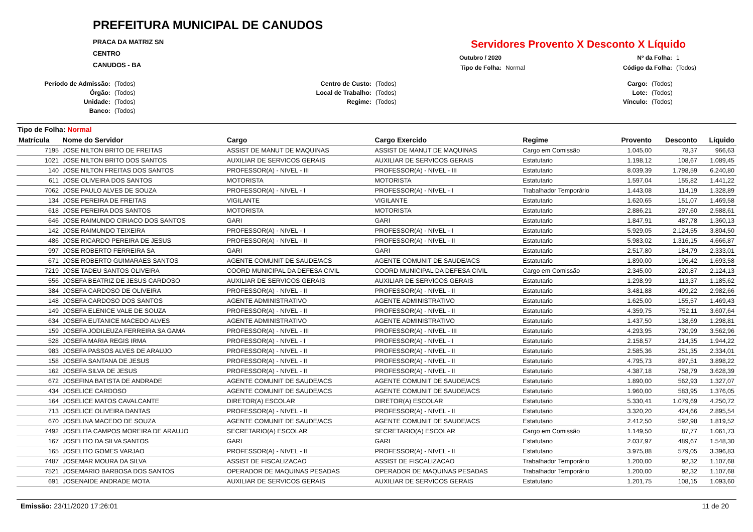PREFEITURA MUNICIPAL DE CANUDOS
PRACA DA MATRIZ SN
CENTRO
CANUDOS - BA
Servidores Provento X Desconto X Líquido
Outubro / 2020 Nº da Folha: 1 Tipo de Folha: Normal Código da Folha: (Todos)
Período de Admissão: (Todos) Centro de Custo: (Todos) Cargo: (Todos) Órgão: (Todos) Local de Trabalho: (Todos) Lote: (Todos) Unidade: (Todos) Regime: (Todos) Vínculo: (Todos) Banco: (Todos)
Tipo de Folha: Normal
| Matrícula | Nome do Servidor | Cargo | Cargo Exercido | Regime | Provento | Desconto | Líquido |
| --- | --- | --- | --- | --- | --- | --- | --- |
| 7195 | JOSE NILTON BRITO DE FREITAS | ASSIST DE MANUT DE MAQUINAS | ASSIST DE MANUT DE MAQUINAS | Cargo em Comissão | 1.045,00 | 78,37 | 966,63 |
| 1021 | JOSE NILTON BRITO DOS SANTOS | AUXILIAR DE SERVICOS GERAIS | AUXILIAR DE SERVICOS GERAIS | Estatutario | 1.198,12 | 108,67 | 1.089,45 |
| 140 | JOSE NILTON FREITAS DOS SANTOS | PROFESSOR(A) - NIVEL - III | PROFESSOR(A) - NIVEL - III | Estatutario | 8.039,39 | 1.798,59 | 6.240,80 |
| 611 | JOSE OLIVEIRA DOS SANTOS | MOTORISTA | MOTORISTA | Estatutario | 1.597,04 | 155,82 | 1.441,22 |
| 7062 | JOSE PAULO ALVES DE SOUZA | PROFESSOR(A) - NIVEL - I | PROFESSOR(A) - NIVEL - I | Trabalhador Temporário | 1.443,08 | 114,19 | 1.328,89 |
| 134 | JOSE PEREIRA DE FREITAS | VIGILANTE | VIGILANTE | Estatutario | 1.620,65 | 151,07 | 1.469,58 |
| 618 | JOSE PEREIRA DOS SANTOS | MOTORISTA | MOTORISTA | Estatutario | 2.886,21 | 297,60 | 2.588,61 |
| 646 | JOSE RAIMUNDO CIRIACO DOS SANTOS | GARI | GARI | Estatutario | 1.847,91 | 487,78 | 1.360,13 |
| 142 | JOSE RAIMUNDO TEIXEIRA | PROFESSOR(A) - NIVEL - I | PROFESSOR(A) - NIVEL - I | Estatutario | 5.929,05 | 2.124,55 | 3.804,50 |
| 486 | JOSE RICARDO PEREIRA DE JESUS | PROFESSOR(A) - NIVEL - II | PROFESSOR(A) - NIVEL - II | Estatutario | 5.983,02 | 1.316,15 | 4.666,87 |
| 997 | JOSE ROBERTO FERREIRA SA | GARI | GARI | Estatutario | 2.517,80 | 184,79 | 2.333,01 |
| 671 | JOSE ROBERTO GUIMARAES SANTOS | AGENTE COMUNIT DE SAUDE/ACS | AGENTE COMUNIT DE SAUDE/ACS | Estatutario | 1.890,00 | 196,42 | 1.693,58 |
| 7219 | JOSE TADEU SANTOS OLIVEIRA | COORD MUNICIPAL DA DEFESA CIVIL | COORD MUNICIPAL DA DEFESA CIVIL | Cargo em Comissão | 2.345,00 | 220,87 | 2.124,13 |
| 556 | JOSEFA BEATRIZ DE JESUS CARDOSO | AUXILIAR DE SERVICOS GERAIS | AUXILIAR DE SERVICOS GERAIS | Estatutario | 1.298,99 | 113,37 | 1.185,62 |
| 384 | JOSEFA CARDOSO DE OLIVEIRA | PROFESSOR(A) - NIVEL - II | PROFESSOR(A) - NIVEL - II | Estatutario | 3.481,88 | 499,22 | 2.982,66 |
| 148 | JOSEFA CARDOSO DOS SANTOS | AGENTE ADMINISTRATIVO | AGENTE ADMINISTRATIVO | Estatutario | 1.625,00 | 155,57 | 1.469,43 |
| 149 | JOSEFA ELENICE VALE DE SOUZA | PROFESSOR(A) - NIVEL - II | PROFESSOR(A) - NIVEL - II | Estatutario | 4.359,75 | 752,11 | 3.607,64 |
| 634 | JOSEFA EUTANICE MACEDO ALVES | AGENTE ADMINISTRATIVO | AGENTE ADMINISTRATIVO | Estatutario | 1.437,50 | 138,69 | 1.298,81 |
| 159 | JOSEFA JODILEUZA FERREIRA SA GAMA | PROFESSOR(A) - NIVEL - III | PROFESSOR(A) - NIVEL - III | Estatutario | 4.293,95 | 730,99 | 3.562,96 |
| 528 | JOSEFA MARIA REGIS IRMA | PROFESSOR(A) - NIVEL - I | PROFESSOR(A) - NIVEL - I | Estatutario | 2.158,57 | 214,35 | 1.944,22 |
| 983 | JOSEFA PASSOS ALVES DE ARAUJO | PROFESSOR(A) - NIVEL - II | PROFESSOR(A) - NIVEL - II | Estatutario | 2.585,36 | 251,35 | 2.334,01 |
| 158 | JOSEFA SANTANA DE JESUS | PROFESSOR(A) - NIVEL - II | PROFESSOR(A) - NIVEL - II | Estatutario | 4.795,73 | 897,51 | 3.898,22 |
| 162 | JOSEFA SILVA DE JESUS | PROFESSOR(A) - NIVEL - II | PROFESSOR(A) - NIVEL - II | Estatutario | 4.387,18 | 758,79 | 3.628,39 |
| 672 | JOSEFINA BATISTA DE ANDRADE | AGENTE COMUNIT DE SAUDE/ACS | AGENTE COMUNIT DE SAUDE/ACS | Estatutario | 1.890,00 | 562,93 | 1.327,07 |
| 434 | JOSELICE CARDOSO | AGENTE COMUNIT DE SAUDE/ACS | AGENTE COMUNIT DE SAUDE/ACS | Estatutario | 1.960,00 | 583,95 | 1.376,05 |
| 164 | JOSELICE MATOS CAVALCANTE | DIRETOR(A) ESCOLAR | DIRETOR(A) ESCOLAR | Estatutario | 5.330,41 | 1.079,69 | 4.250,72 |
| 713 | JOSELICE OLIVEIRA DANTAS | PROFESSOR(A) - NIVEL - II | PROFESSOR(A) - NIVEL - II | Estatutario | 3.320,20 | 424,66 | 2.895,54 |
| 670 | JOSELINA MACEDO DE SOUZA | AGENTE COMUNIT DE SAUDE/ACS | AGENTE COMUNIT DE SAUDE/ACS | Estatutario | 2.412,50 | 592,98 | 1.819,52 |
| 7492 | JOSELITA CAMPOS MOREIRA DE ARAUJO | SECRETARIO(A) ESCOLAR | SECRETARIO(A) ESCOLAR | Cargo em Comissão | 1.149,50 | 87,77 | 1.061,73 |
| 167 | JOSELITO DA SILVA SANTOS | GARI | GARI | Estatutario | 2.037,97 | 489,67 | 1.548,30 |
| 165 | JOSELITO GOMES VARJAO | PROFESSOR(A) - NIVEL - II | PROFESSOR(A) - NIVEL - II | Estatutario | 3.975,88 | 579,05 | 3.396,83 |
| 7487 | JOSEMAR MOURA DA SILVA | ASSIST DE FISCALIZACAO | ASSIST DE FISCALIZACAO | Trabalhador Temporário | 1.200,00 | 92,32 | 1.107,68 |
| 7521 | JOSEMARIO BARBOSA DOS SANTOS | OPERADOR DE MAQUINAS PESADAS | OPERADOR DE MAQUINAS PESADAS | Trabalhador Temporário | 1.200,00 | 92,32 | 1.107,68 |
| 691 | JOSENAIDE ANDRADE MOTA | AUXILIAR DE SERVICOS GERAIS | AUXILIAR DE SERVICOS GERAIS | Estatutario | 1.201,75 | 108,15 | 1.093,60 |
Emissão: 23/11/2020 17:26:01 11 de 20